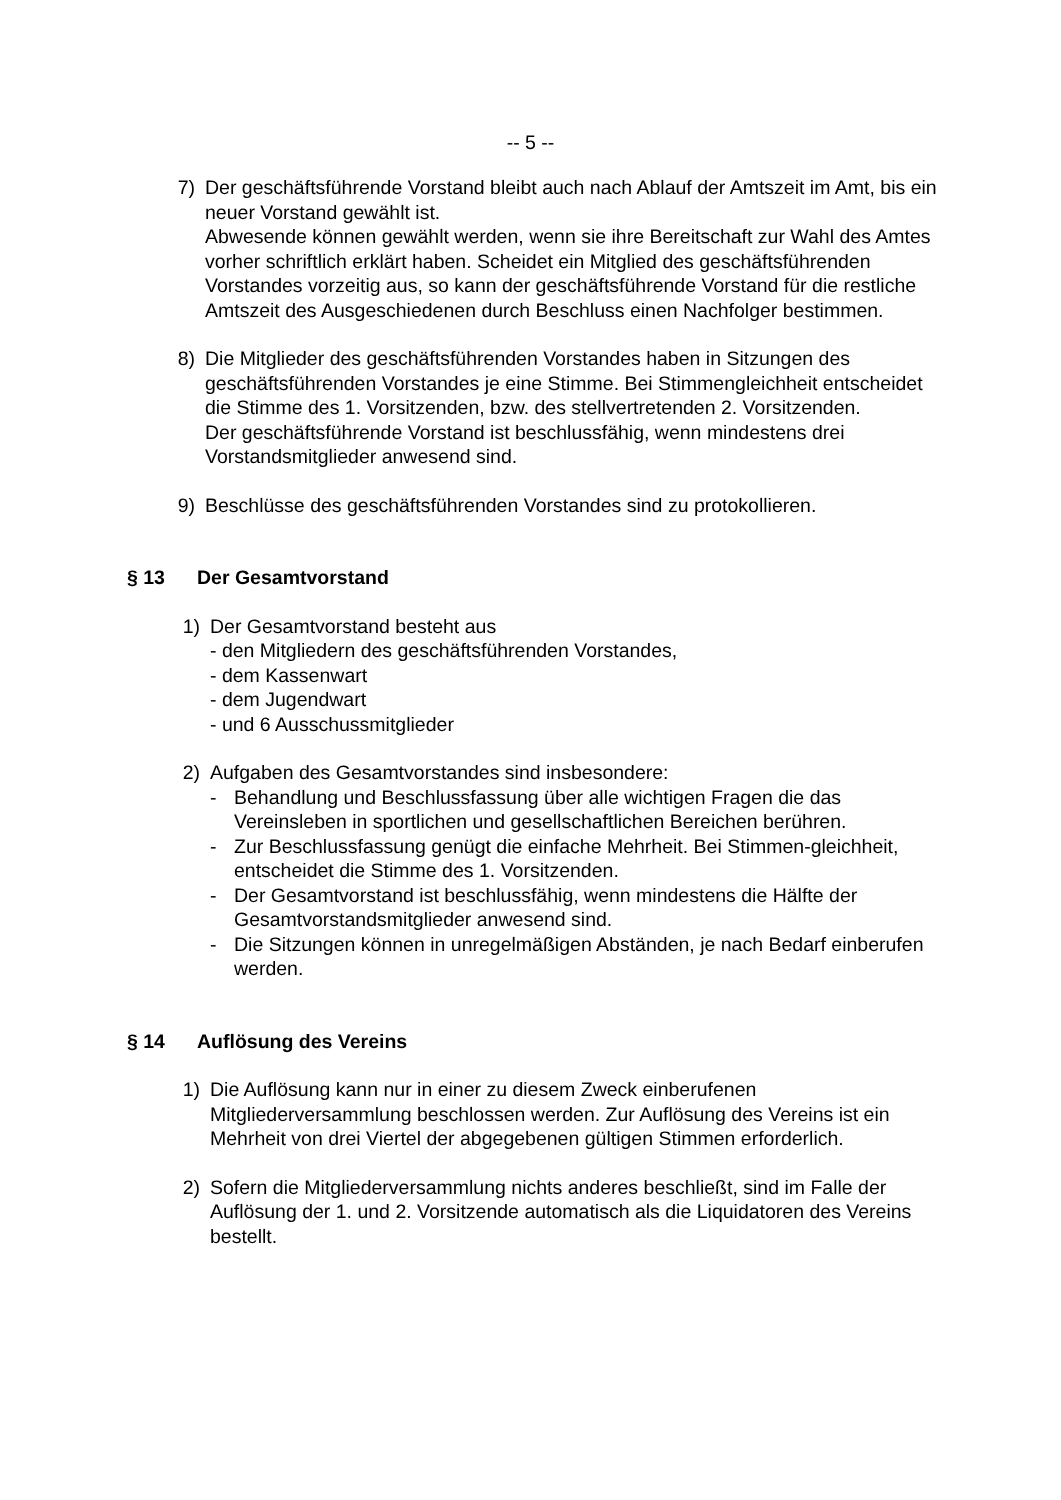-- 5 --
7) Der geschäftsführende Vorstand bleibt auch nach Ablauf der Amtszeit im Amt, bis ein neuer Vorstand gewählt ist.
Abwesende können gewählt werden, wenn sie ihre Bereitschaft zur Wahl des Amtes vorher schriftlich erklärt haben. Scheidet ein Mitglied des geschäftsführenden Vorstandes vorzeitig aus, so kann der geschäftsführende Vorstand für die restliche Amtszeit des Ausgeschiedenen durch Beschluss einen Nachfolger bestimmen.
8) Die Mitglieder des geschäftsführenden Vorstandes haben in Sitzungen des geschäftsführenden Vorstandes je eine Stimme. Bei Stimmengleichheit entscheidet die Stimme des 1. Vorsitzenden, bzw. des stellvertretenden 2. Vorsitzenden.
Der geschäftsführende Vorstand ist beschlussfähig, wenn mindestens drei Vorstandsmitglieder anwesend sind.
9) Beschlüsse des geschäftsführenden Vorstandes sind zu protokollieren.
§ 13 Der Gesamtvorstand
1) Der Gesamtvorstand besteht aus
- den Mitgliedern des geschäftsführenden Vorstandes,
- dem Kassenwart
- dem Jugendwart
- und 6 Ausschussmitglieder
2) Aufgaben des Gesamtvorstandes sind insbesondere:
- Behandlung und Beschlussfassung über alle wichtigen Fragen die das Vereinsleben in sportlichen und gesellschaftlichen Bereichen berühren.
- Zur Beschlussfassung genügt die einfache Mehrheit. Bei Stimmen-gleichheit, entscheidet die Stimme des 1. Vorsitzenden.
- Der Gesamtvorstand ist beschlussfähig, wenn mindestens die Hälfte der Gesamtvorstandsmitglieder anwesend sind.
- Die Sitzungen können in unregelmäßigen Abständen, je nach Bedarf einberufen werden.
§ 14 Auflösung des Vereins
1) Die Auflösung kann nur in einer zu diesem Zweck einberufenen Mitgliederversammlung beschlossen werden. Zur Auflösung des Vereins ist ein Mehrheit von drei Viertel der abgegebenen gültigen Stimmen erforderlich.
2) Sofern die Mitgliederversammlung nichts anderes beschließt, sind im Falle der Auflösung der 1. und 2. Vorsitzende automatisch als die Liquidatoren des Vereins bestellt.